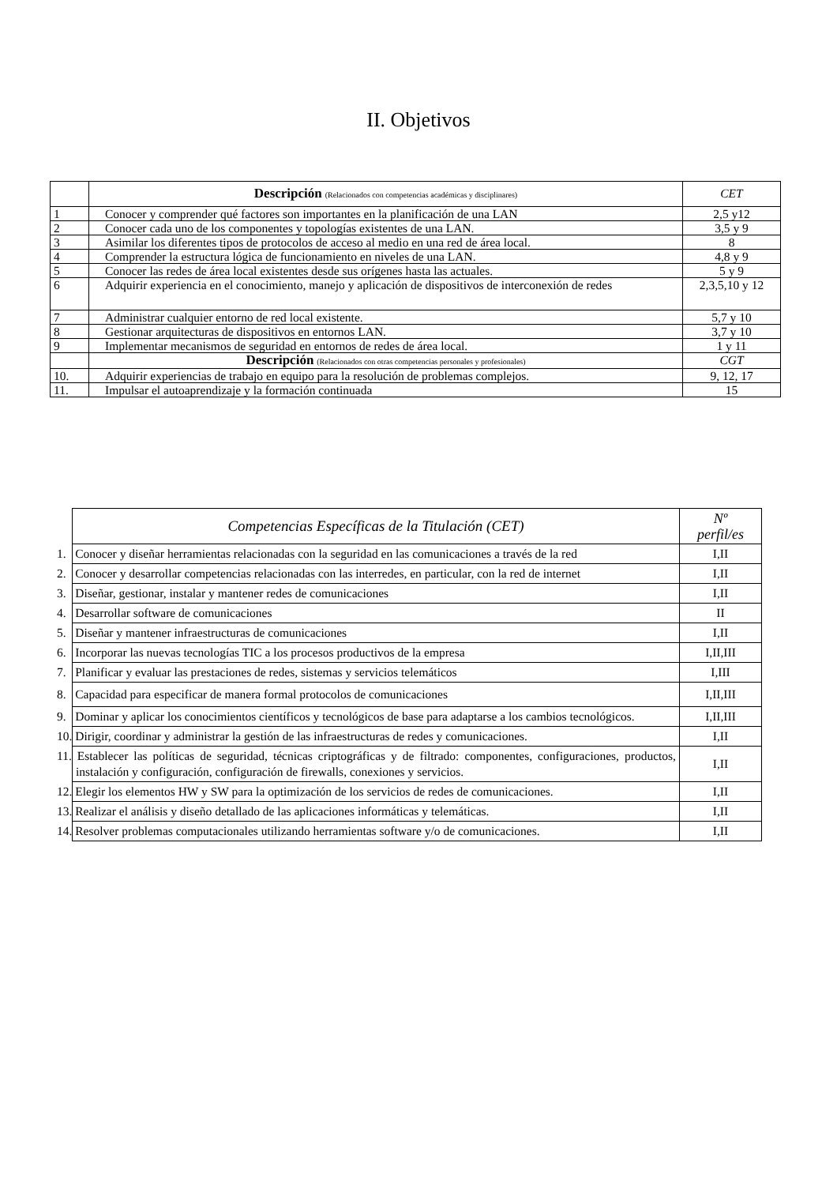II. Objetivos
| | Descripción (Relacionados con competencias académicas y disciplinares) | CET |
| 1 | Conocer y comprender qué factores son importantes en la planificación de una LAN | 2,5 y12 |
| 2 | Conocer cada uno de los componentes y topologías existentes de una LAN. | 3,5 y 9 |
| 3 | Asimilar los diferentes tipos de protocolos de acceso al medio en una red de área local. | 8 |
| 4 | Comprender la estructura lógica de funcionamiento en niveles de una LAN. | 4,8 y 9 |
| 5 | Conocer las redes de área local existentes desde sus orígenes hasta las actuales. | 5 y 9 |
| 6 | Adquirir experiencia en el conocimiento, manejo y aplicación de dispositivos de interconexión de redes | 2,3,5,10 y 12 |
| 7 | Administrar cualquier entorno de red local existente. | 5,7 y 10 |
| 8 | Gestionar arquitecturas de dispositivos en entornos LAN. | 3,7 y 10 |
| 9 | Implementar mecanismos de seguridad en entornos de redes de área local. | 1 y 11 |
| | Descripción (Relacionados con otras competencias personales y profesionales) | CGT |
| 10. | Adquirir experiencias de trabajo en equipo para la resolución de problemas complejos. | 9, 12, 17 |
| 11. | Impulsar el autoaprendizaje y la formación continuada | 15 |
| Competencias Específicas de la Titulación (CET) | Nº perfil/es |
| 1. Conocer y diseñar herramientas relacionadas con la seguridad en las comunicaciones a través de la red | I,II |
| 2. Conocer y desarrollar competencias relacionadas con las interredes, en particular, con la red de internet | I,II |
| 3. Diseñar, gestionar, instalar y mantener redes de comunicaciones | I,II |
| 4. Desarrollar software de comunicaciones | II |
| 5. Diseñar y mantener infraestructuras de comunicaciones | I,II |
| 6. Incorporar las nuevas tecnologías TIC a los procesos productivos de la empresa | I,II,III |
| 7. Planificar y evaluar las prestaciones de redes, sistemas y servicios telemáticos | I,III |
| 8. Capacidad para especificar de manera formal protocolos de comunicaciones | I,II,III |
| 9. Dominar y aplicar los conocimientos científicos y tecnológicos de base para adaptarse a los cambios tecnológicos. | I,II,III |
| 10. Dirigir, coordinar y administrar la gestión de las infraestructuras de redes y comunicaciones. | I,II |
| 11. Establecer las políticas de seguridad, técnicas criptográficas y de filtrado: componentes, configuraciones, productos, instalación y configuración, configuración de firewalls, conexiones y servicios. | I,II |
| 12. Elegir los elementos HW y SW para la optimización de los servicios de redes de comunicaciones. | I,II |
| 13. Realizar el análisis y diseño detallado de las aplicaciones informáticas y telemáticas. | I,II |
| 14. Resolver problemas computacionales utilizando herramientas software y/o de comunicaciones. | I,II |